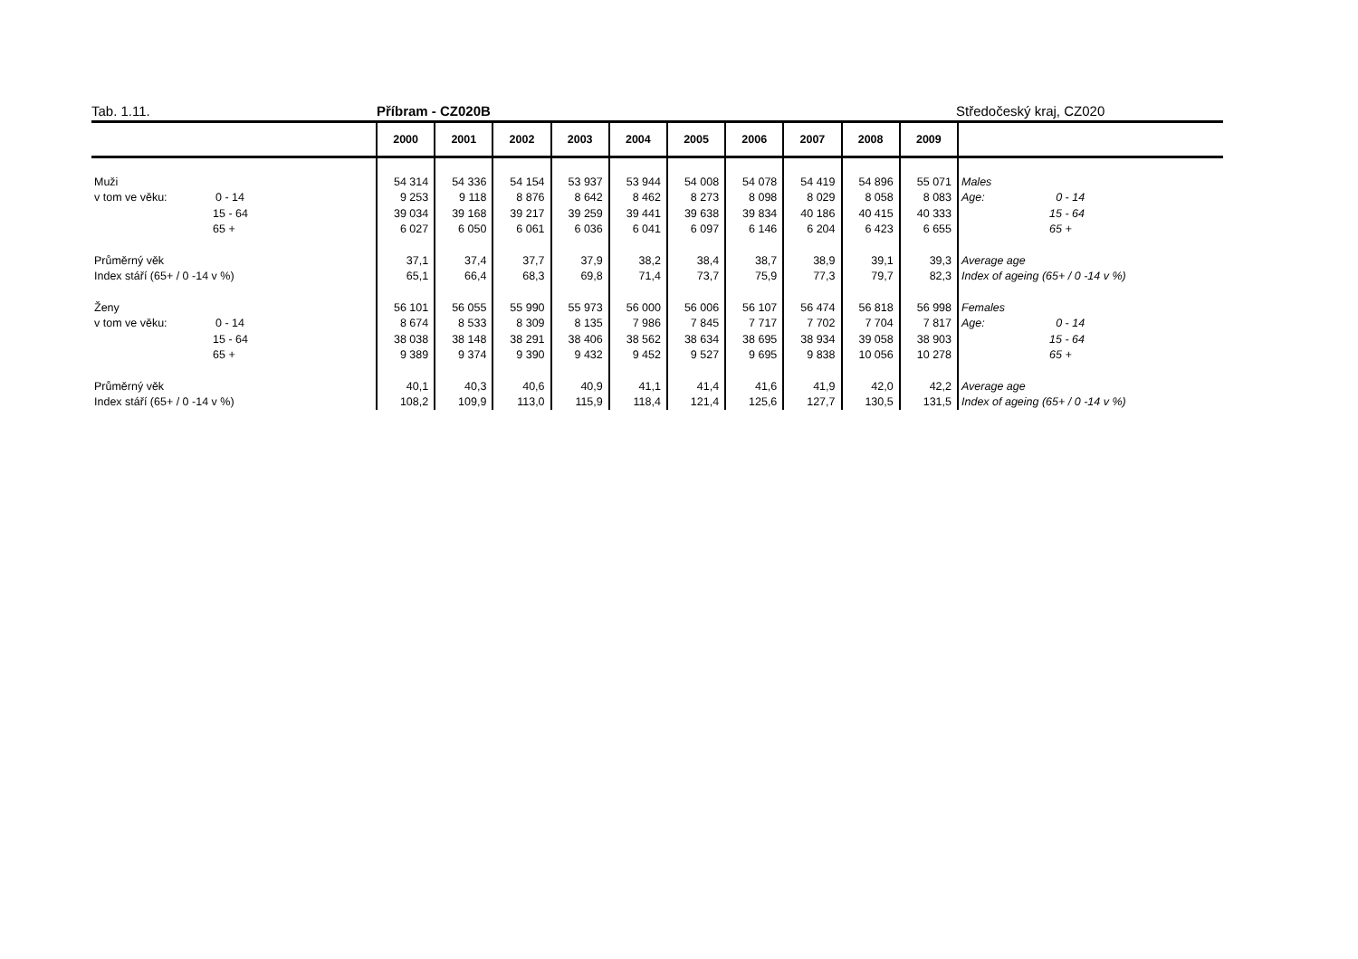Tab. 1.11. Příbram - CZ020B Středočeský kraj, CZ020
| | 2000 | 2001 | 2002 | 2003 | 2004 | 2005 | 2006 | 2007 | 2008 | 2009 | |
| --- | --- | --- | --- | --- | --- | --- | --- | --- | --- | --- | --- |
| Muži | 54 314 | 54 336 | 54 154 | 53 937 | 53 944 | 54 008 | 54 078 | 54 419 | 54 896 | 55 071 | Males |
| v tom ve věku: 0 - 14 | 9 253 | 9 118 | 8 876 | 8 642 | 8 462 | 8 273 | 8 098 | 8 029 | 8 058 | 8 083 | Age: 0 - 14 |
| 15 - 64 | 39 034 | 39 168 | 39 217 | 39 259 | 39 441 | 39 638 | 39 834 | 40 186 | 40 415 | 40 333 | 15 - 64 |
| 65 + | 6 027 | 6 050 | 6 061 | 6 036 | 6 041 | 6 097 | 6 146 | 6 204 | 6 423 | 6 655 | 65 + |
| Průměrný věk | 37,1 | 37,4 | 37,7 | 37,9 | 38,2 | 38,4 | 38,7 | 38,9 | 39,1 | 39,3 | Average age |
| Index stáří (65+ / 0 -14 v %) | 65,1 | 66,4 | 68,3 | 69,8 | 71,4 | 73,7 | 75,9 | 77,3 | 79,7 | 82,3 | Index of ageing (65+ / 0 -14 v %) |
| Ženy | 56 101 | 56 055 | 55 990 | 55 973 | 56 000 | 56 006 | 56 107 | 56 474 | 56 818 | 56 998 | Females |
| v tom ve věku: 0 - 14 | 8 674 | 8 533 | 8 309 | 8 135 | 7 986 | 7 845 | 7 717 | 7 702 | 7 704 | 7 817 | Age: 0 - 14 |
| 15 - 64 | 38 038 | 38 148 | 38 291 | 38 406 | 38 562 | 38 634 | 38 695 | 38 934 | 39 058 | 38 903 | 15 - 64 |
| 65 + | 9 389 | 9 374 | 9 390 | 9 432 | 9 452 | 9 527 | 9 695 | 9 838 | 10 056 | 10 278 | 65 + |
| Průměrný věk | 40,1 | 40,3 | 40,6 | 40,9 | 41,1 | 41,4 | 41,6 | 41,9 | 42,0 | 42,2 | Average age |
| Index stáří (65+ / 0 -14 v %) | 108,2 | 109,9 | 113,0 | 115,9 | 118,4 | 121,4 | 125,6 | 127,7 | 130,5 | 131,5 | Index of ageing (65+ / 0 -14 v %) |